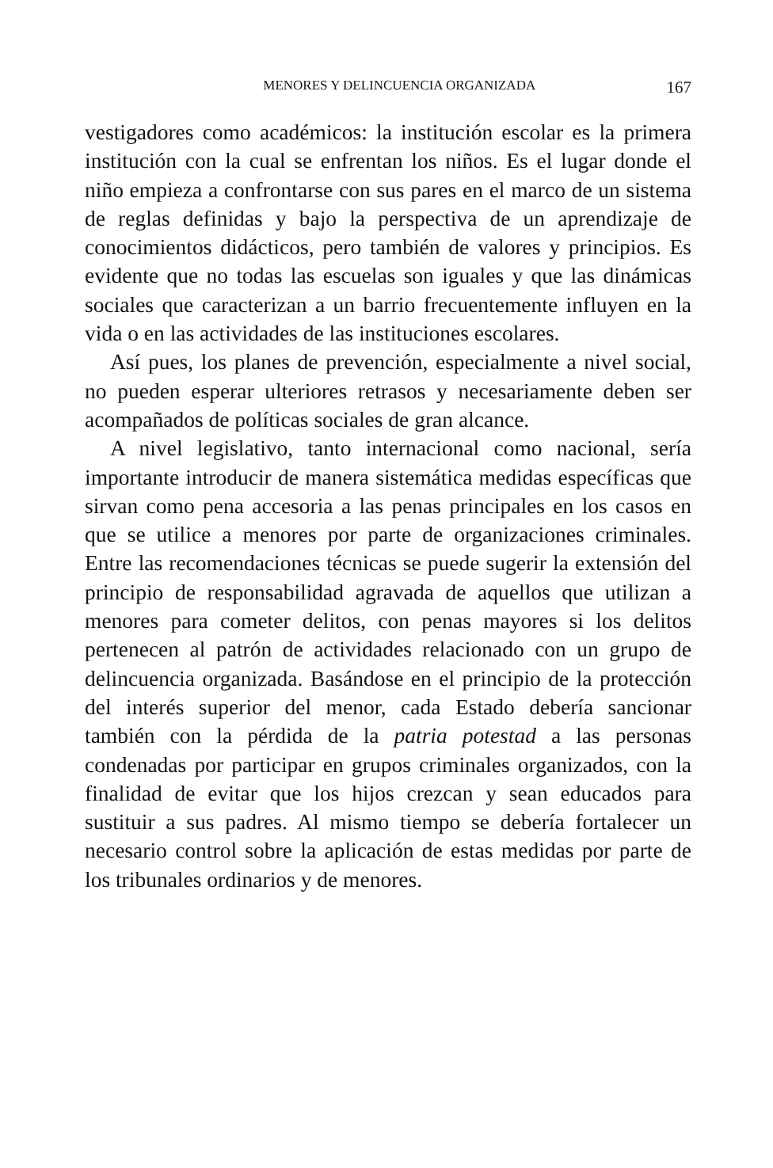MENORES Y DELINCUENCIA ORGANIZADA 167
vestigadores como académicos: la institución escolar es la primera institución con la cual se enfrentan los niños. Es el lugar donde el niño empieza a confrontarse con sus pares en el marco de un sistema de reglas definidas y bajo la perspectiva de un aprendizaje de conocimientos didácticos, pero también de valores y principios. Es evidente que no todas las escuelas son iguales y que las dinámicas sociales que caracterizan a un barrio frecuentemente influyen en la vida o en las actividades de las instituciones escolares.
Así pues, los planes de prevención, especialmente a nivel social, no pueden esperar ulteriores retrasos y necesariamente deben ser acompañados de políticas sociales de gran alcance.
A nivel legislativo, tanto internacional como nacional, sería importante introducir de manera sistemática medidas específicas que sirvan como pena accesoria a las penas principales en los casos en que se utilice a menores por parte de organizaciones criminales. Entre las recomendaciones técnicas se puede sugerir la extensión del principio de responsabilidad agravada de aquellos que utilizan a menores para cometer delitos, con penas mayores si los delitos pertenecen al patrón de actividades relacionado con un grupo de delincuencia organizada. Basándose en el principio de la protección del interés superior del menor, cada Estado debería sancionar también con la pérdida de la patria potestad a las personas condenadas por participar en grupos criminales organizados, con la finalidad de evitar que los hijos crezcan y sean educados para sustituir a sus padres. Al mismo tiempo se debería fortalecer un necesario control sobre la aplicación de estas medidas por parte de los tribunales ordinarios y de menores.